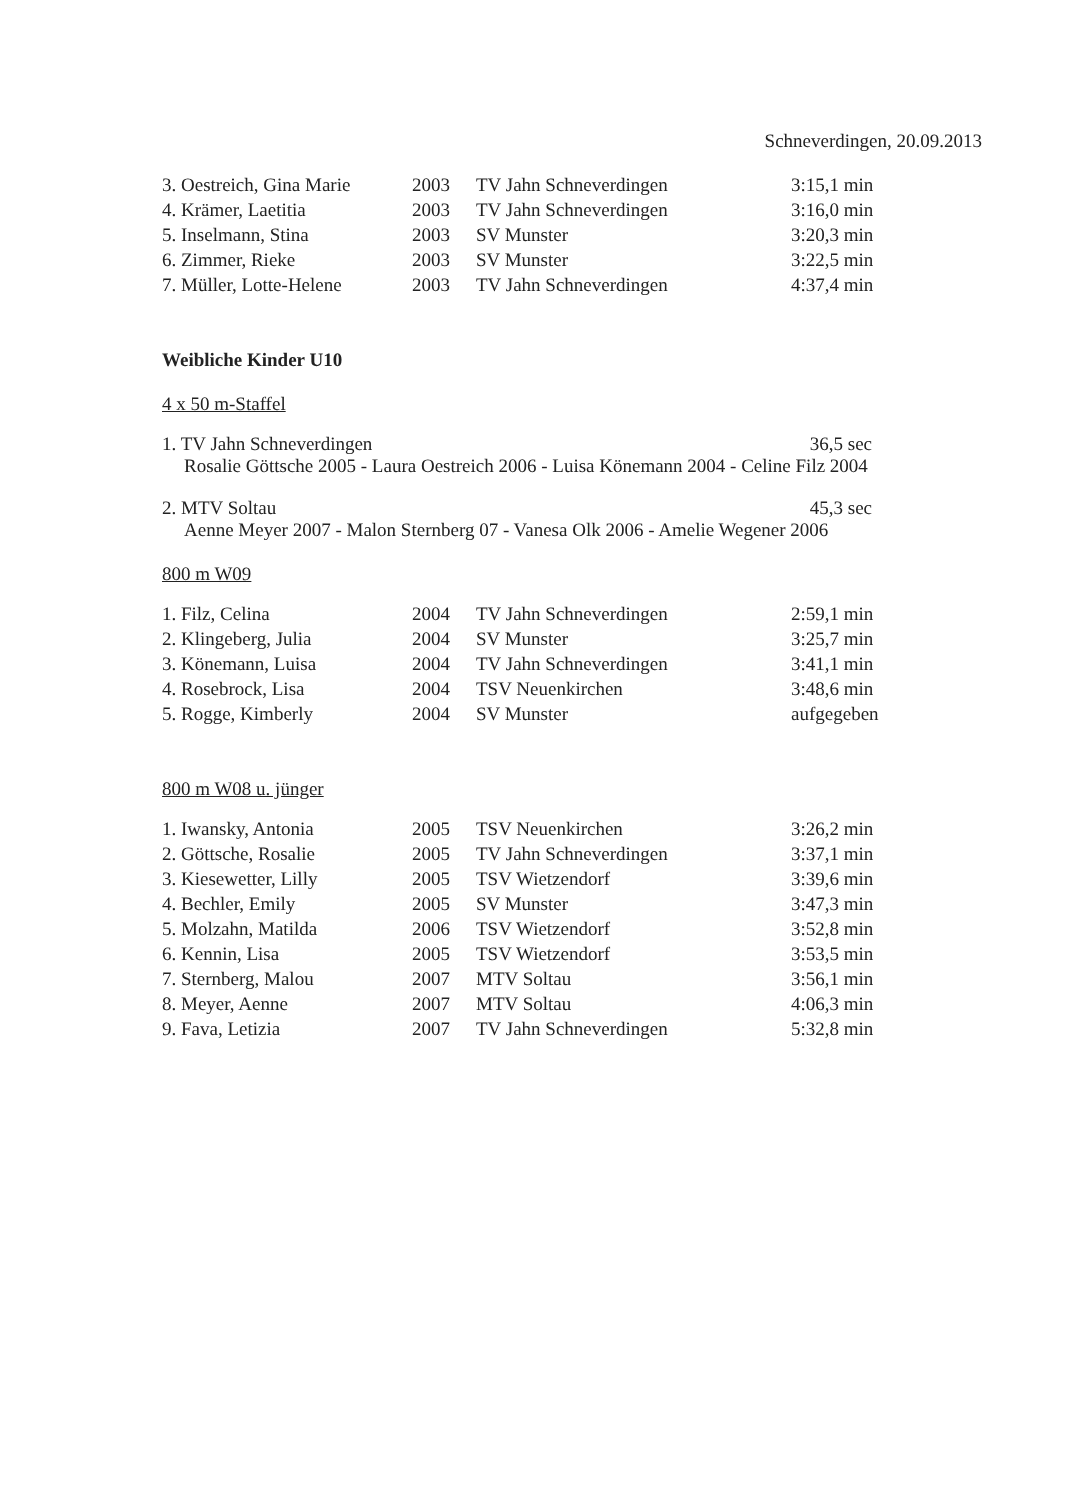Schneverdingen, 20.09.2013
| 3. Oestreich, Gina Marie | 2003 | TV Jahn Schneverdingen | 3:15,1 min |
| 4. Krämer, Laetitia | 2003 | TV Jahn Schneverdingen | 3:16,0 min |
| 5. Inselmann, Stina | 2003 | SV Munster | 3:20,3 min |
| 6. Zimmer, Rieke | 2003 | SV Munster | 3:22,5 min |
| 7. Müller, Lotte-Helene | 2003 | TV Jahn Schneverdingen | 4:37,4 min |
Weibliche Kinder U10
4 x 50 m-Staffel
1. TV Jahn Schneverdingen 36,5 sec
Rosalie Göttsche 2005 - Laura Oestreich 2006 - Luisa Könemann 2004 - Celine Filz 2004
2. MTV Soltau 45,3 sec
Aenne Meyer 2007 - Malon Sternberg 07 - Vanesa Olk 2006 - Amelie Wegener 2006
800 m W09
| 1. Filz, Celina | 2004 | TV Jahn Schneverdingen | 2:59,1 min |
| 2. Klingeberg, Julia | 2004 | SV Munster | 3:25,7 min |
| 3. Könemann, Luisa | 2004 | TV Jahn Schneverdingen | 3:41,1 min |
| 4. Rosebrock, Lisa | 2004 | TSV Neuenkirchen | 3:48,6 min |
| 5. Rogge, Kimberly | 2004 | SV Munster | aufgegeben |
800 m W08 u. jünger
| 1. Iwansky, Antonia | 2005 | TSV Neuenkirchen | 3:26,2 min |
| 2. Göttsche, Rosalie | 2005 | TV Jahn Schneverdingen | 3:37,1 min |
| 3. Kiesewetter, Lilly | 2005 | TSV Wietzendorf | 3:39,6 min |
| 4. Bechler, Emily | 2005 | SV Munster | 3:47,3 min |
| 5. Molzahn, Matilda | 2006 | TSV Wietzendorf | 3:52,8 min |
| 6. Kennin, Lisa | 2005 | TSV Wietzendorf | 3:53,5 min |
| 7. Sternberg, Malou | 2007 | MTV Soltau | 3:56,1 min |
| 8. Meyer, Aenne | 2007 | MTV Soltau | 4:06,3 min |
| 9. Fava, Letizia | 2007 | TV Jahn Schneverdingen | 5:32,8 min |